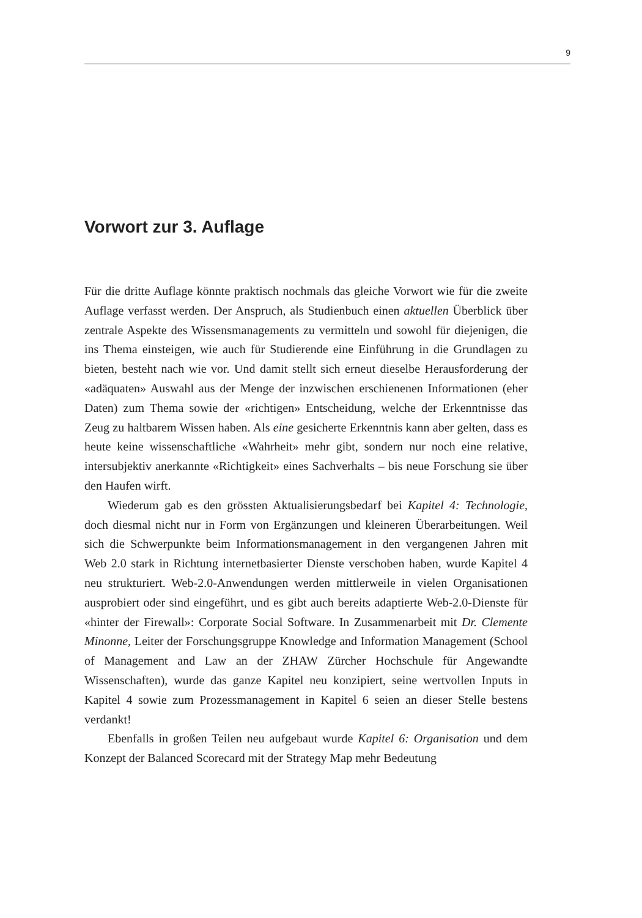9
Vorwort zur 3. Auflage
Für die dritte Auflage könnte praktisch nochmals das gleiche Vorwort wie für die zweite Auflage verfasst werden. Der Anspruch, als Studienbuch einen aktuellen Überblick über zentrale Aspekte des Wissensmanagements zu vermitteln und sowohl für diejenigen, die ins Thema einsteigen, wie auch für Studierende eine Einführung in die Grundlagen zu bieten, besteht nach wie vor. Und damit stellt sich erneut dieselbe Herausforderung der «adäquaten» Auswahl aus der Menge der inzwischen erschienenen Informationen (eher Daten) zum Thema sowie der «richtigen» Entscheidung, welche der Erkenntnisse das Zeug zu haltbarem Wissen haben. Als eine gesicherte Erkenntnis kann aber gelten, dass es heute keine wissenschaftliche «Wahrheit» mehr gibt, sondern nur noch eine relative, intersubjektiv anerkannte «Richtigkeit» eines Sachverhalts – bis neue Forschung sie über den Haufen wirft.
Wiederum gab es den grössten Aktualisierungsbedarf bei Kapitel 4: Technologie, doch diesmal nicht nur in Form von Ergänzungen und kleineren Überarbeitungen. Weil sich die Schwerpunkte beim Informationsmanagement in den vergangenen Jahren mit Web 2.0 stark in Richtung internetbasierter Dienste verschoben haben, wurde Kapitel 4 neu strukturiert. Web-2.0-Anwendungen werden mittlerweile in vielen Organisationen ausprobiert oder sind eingeführt, und es gibt auch bereits adaptierte Web-2.0-Dienste für «hinter der Firewall»: Corporate Social Software. In Zusammenarbeit mit Dr. Clemente Minonne, Leiter der Forschungsgruppe Knowledge and Information Management (School of Management and Law an der ZHAW Zürcher Hochschule für Angewandte Wissenschaften), wurde das ganze Kapitel neu konzipiert, seine wertvollen Inputs in Kapitel 4 sowie zum Prozessmanagement in Kapitel 6 seien an dieser Stelle bestens verdankt!
Ebenfalls in großen Teilen neu aufgebaut wurde Kapitel 6: Organisation und dem Konzept der Balanced Scorecard mit der Strategy Map mehr Bedeutung